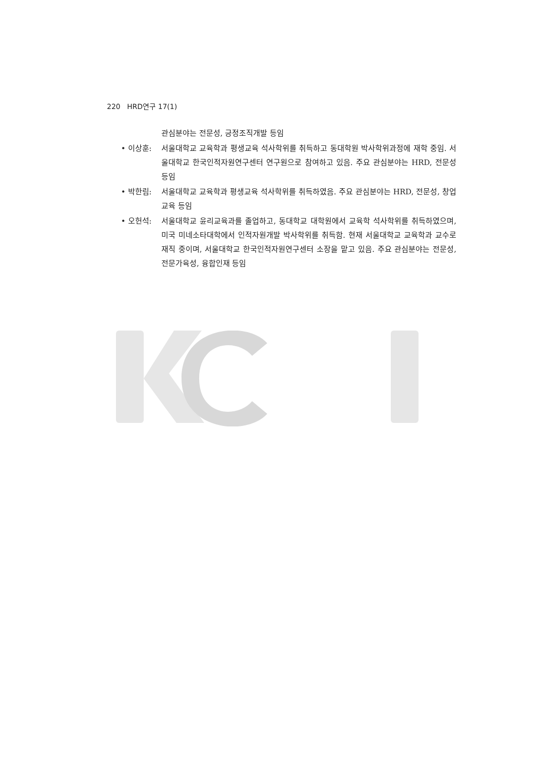220 HRD연구 17(1)
관심분야는 전문성, 긍정조직개발 등임
• 이상훈: 서울대학교 교육학과 평생교육 석사학위를 취득하고 동대학원 박사학위과정에 재학 중임. 서울대학교 한국인적자원연구센터 연구원으로 참여하고 있음. 주요 관심분야는 HRD, 전문성 등임
• 박한림: 서울대학교 교육학과 평생교육 석사학위를 취득하였음. 주요 관심분야는 HRD, 전문성, 창업교육 등임
• 오헌석: 서울대학교 윤리교육과를 졸업하고, 동대학교 대학원에서 교육학 석사학위를 취득하였으며, 미국 미네소타대학에서 인적자원개발 박사학위를 취득함. 현재 서울대학교 교육학과 교수로 재직 중이며, 서울대학교 한국인적자원연구센터 소장을 맡고 있음. 주요 관심분야는 전문성, 전문가육성, 융합인재 등임